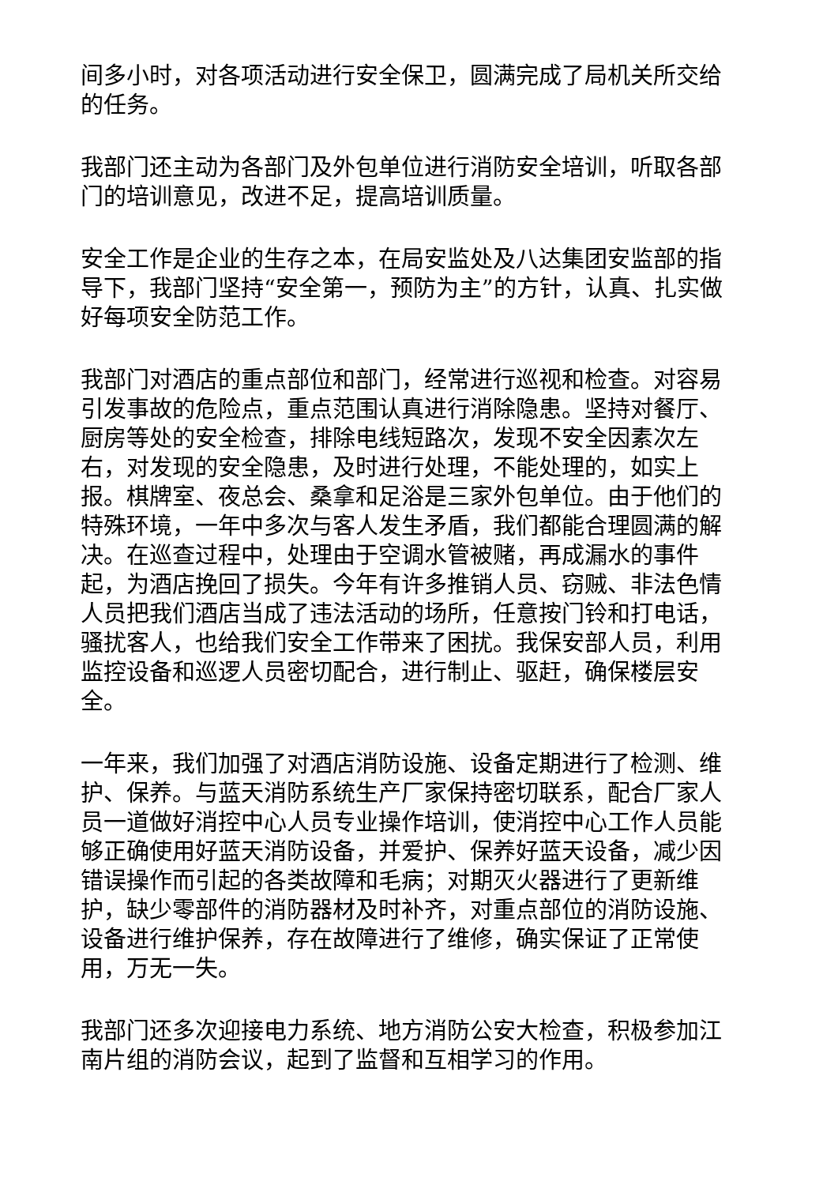间多小时，对各项活动进行安全保卫，圆满完成了局机关所交给的任务。
我部门还主动为各部门及外包单位进行消防安全培训，听取各部门的培训意见，改进不足，提高培训质量。
安全工作是企业的生存之本，在局安监处及八达集团安监部的指导下，我部门坚持“安全第一，预防为主”的方针，认真、扎实做好每项安全防范工作。
我部门对酒店的重点部位和部门，经常进行巡视和检查。对容易引发事故的危险点，重点范围认真进行消除隐患。坚持对餐厅、厨房等处的安全检查，排除电线短路次，发现不安全因素次左右，对发现的安全隐患，及时进行处理，不能处理的，如实上报。棋牌室、夜总会、桑拿和足浴是三家外包单位。由于他们的特殊环境，一年中多次与客人发生矛盾，我们都能合理圆满的解决。在巡查过程中，处理由于空调水管被赌，再成漏水的事件起，为酒店挽回了损失。今年有许多推销人员、窃贼、非法色情人员把我们酒店当成了违法活动的场所，任意按门铃和打电话，骚扰客人，也给我们安全工作带来了困扰。我保安部人员，利用监控设备和巡逻人员密切配合，进行制止、驱赶，确保楼层安全。
一年来，我们加强了对酒店消防设施、设备定期进行了检测、维护、保养。与蓝天消防系统生产厂家保持密切联系，配合厂家人员一道做好消控中心人员专业操作培训，使消控中心工作人员能够正确使用好蓝天消防设备，并爱护、保养好蓝天设备，减少因错误操作而引起的各类故障和毛病；对期灭火器进行了更新维护，缺少零部件的消防器材及时补齐，对重点部位的消防设施、设备进行维护保养，存在故障进行了维修，确实保证了正常使用，万无一失。
我部门还多次迎接电力系统、地方消防公安大检查，积极参加江南片组的消防会议，起到了监督和互相学习的作用。